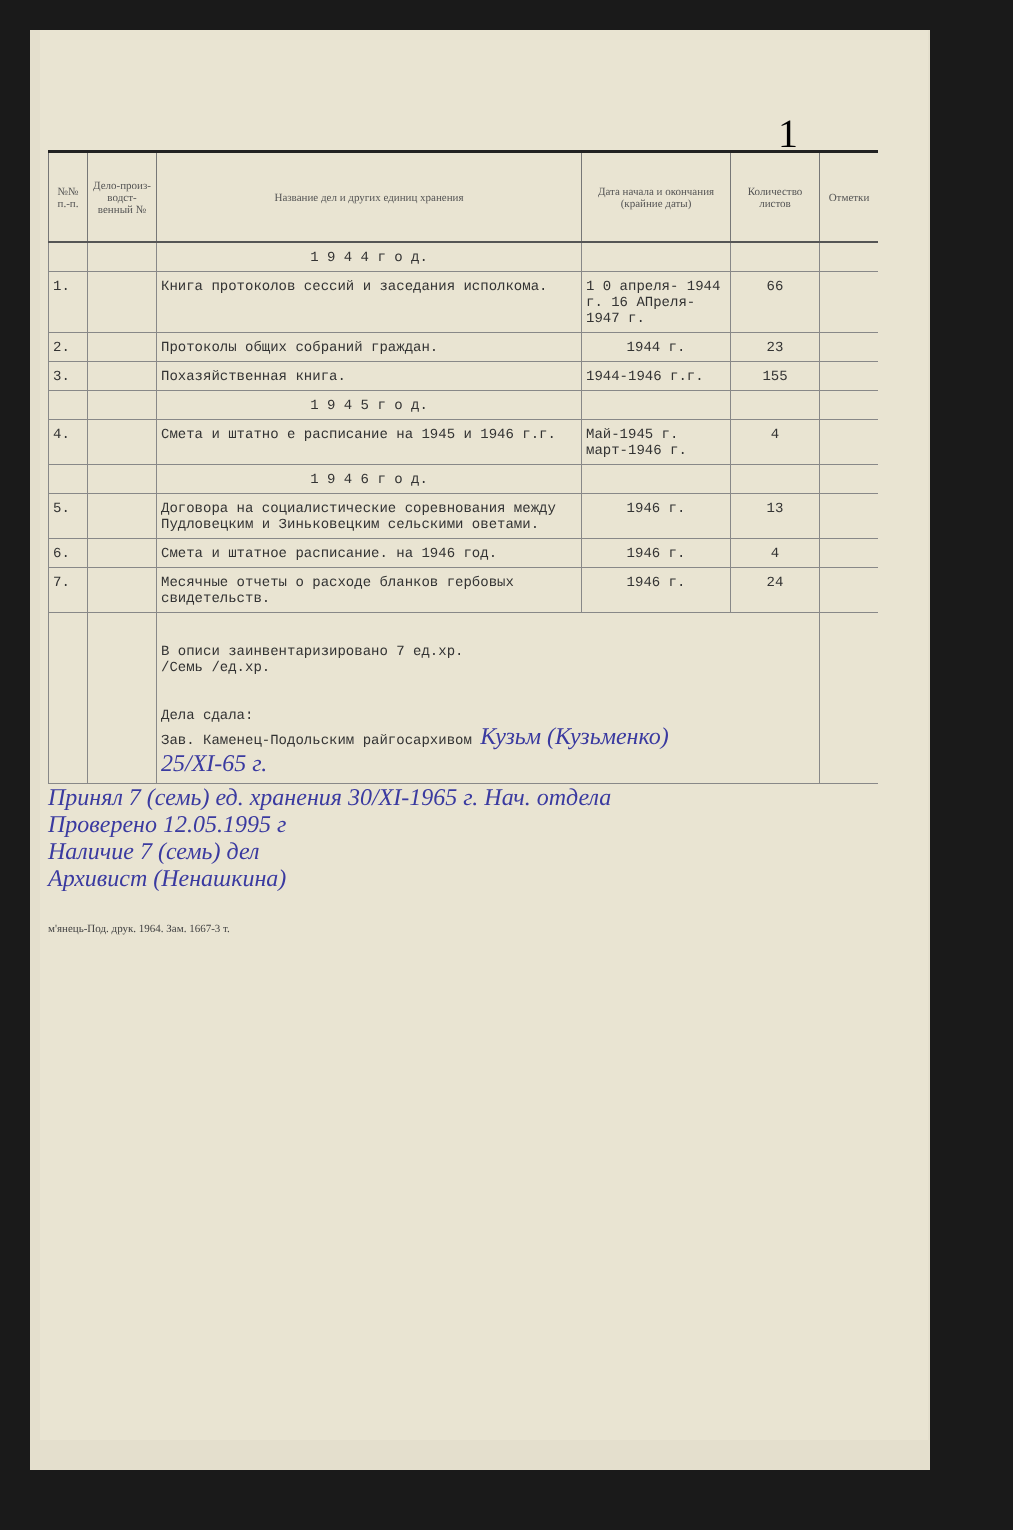1
| №№ п.-п. | Дело-произ-водст-венный № | Название дел и других единиц хранения | Дата начала и окончания (крайние даты) | Количество листов | Отметки |
| --- | --- | --- | --- | --- | --- |
| | | 1 9 4 4 г о д. | | | |
| 1. | | Книга протоколов сессий и заседания исполкома. | 1 0 апреля- 1944 г. 16 АПреля- 1947 г. | 66 | |
| 2. | | Протоколы общих собраний граждан. | 1944 г. | 23 | |
| 3. | | Похазяйственная книга. | 1944-1946 г.г. | 155 | |
| | | 1 9 4 5 г о д. | | | |
| 4. | | Смета и штатно е расписание на 1945 и 1946 г.г. | Май-1945 г. март-1946 г. | 4 | |
| | | 1 9 4 6 г о д. | | | |
| 5. | | Договора на социалистические соревнования между Пудловецким и Зиньковецким сельскими оветами. | 1946 г. | 13 | |
| 6. | | Смета и штатное расписание. на 1946 год. | 1946 г. | 4 | |
| 7. | | Месячные отчеты о расходе бланков гербовых свидетельств. | 1946 г. | 24 | |
| | | В описи заинвентаризировано 7 ед.хр. /Семь /ед.хр. Дела сдала: Зав. Каменец-Подольским райгосархивом Кузьм (Кузьменко) 25/XI-65 г. | | | |
Принял 7 (семь) ед. хранения 30/XI-1965 г. Нач. отдела
Проверено 12.05.1995 г
Наличие 7 (семь) дел
Архивист (Ненашкина)
м'янець-Под. друк. 1964. Зам. 1667-3 т.